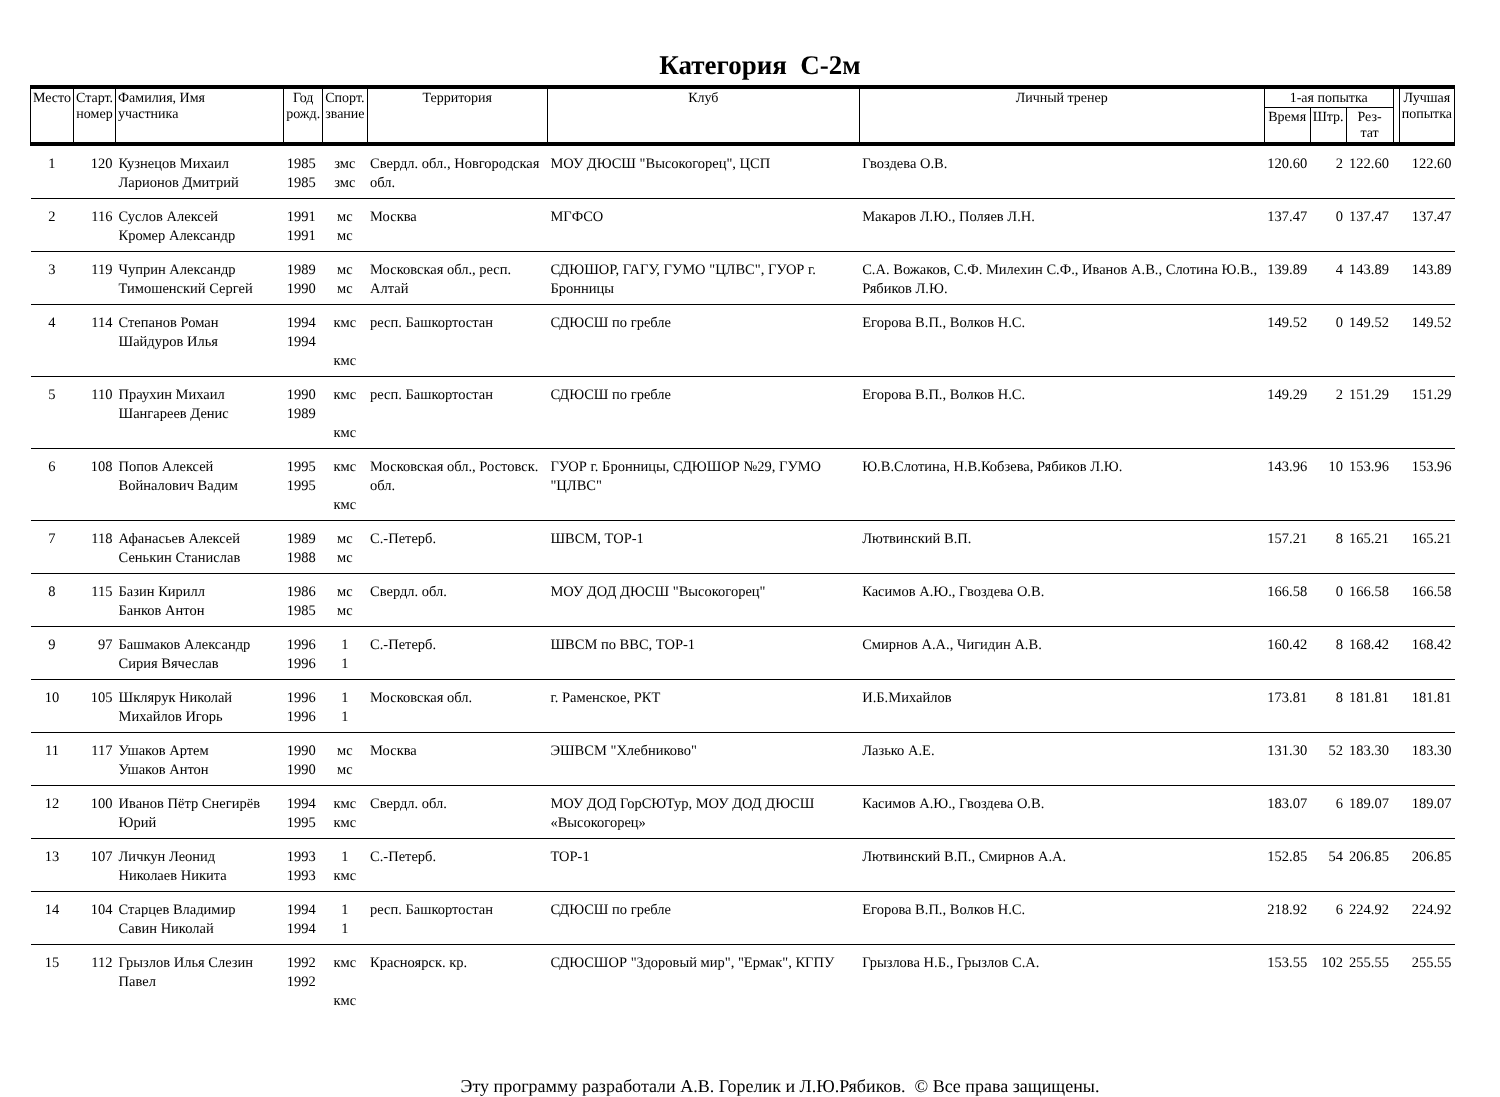Категория С-2м
| Место | Старт. номер | Фамилия, Имя участника | Год рожд. | Спорт. звание | Территория | Клуб | Личный тренер | 1-ая попытка | | | | Лучшая попытка |
| --- | --- | --- | --- | --- | --- | --- | --- | --- | --- | --- | --- | --- |
| | | | | | | | | Время | Штр. | Рез-тат | | |
| 1 | 120 | Кузнецов Михаил Ларионов Дмитрий | 1985 1985 | змс змс | Свердл. обл., Новгородская обл. | МОУ ДЮСШ "Высокогорец", ЦСП | Гвоздева О.В. | 120.60 | 2 | 122.60 | | 122.60 |
| 2 | 116 | Суслов Алексей Кромер Александр | 1991 1991 | мс мс | Москва | МГФСО | Макаров Л.Ю., Поляев Л.Н. | 137.47 | 0 | 137.47 | | 137.47 |
| 3 | 119 | Чуприн Александр Тимошенский Сергей | 1989 1990 | мс мс | Московская обл., респ. Алтай | СДЮШОР, ГАГУ, ГУМО "ЦЛВС", ГУОР г. Бронницы | С.А. Вожаков, С.Ф. Милехин С.Ф., Иванов А.В., Слотина Ю.В., Рябиков Л.Ю. | 139.89 | 4 | 143.89 | | 143.89 |
| 4 | 114 | Степанов Роман Шайдуров Илья | 1994 1994 | кмс кмс | респ. Башкортостан | СДЮСШ по гребле | Егорова В.П., Волков Н.С. | 149.52 | 0 | 149.52 | | 149.52 |
| 5 | 110 | Праухин Михаил Шангареев Денис | 1990 1989 | кмс кмс | респ. Башкортостан | СДЮСШ по гребле | Егорова В.П., Волков Н.С. | 149.29 | 2 | 151.29 | | 151.29 |
| 6 | 108 | Попов Алексей Войналович Вадим | 1995 1995 | кмс кмс | Московская обл., Ростовск. обл. | ГУОР г. Бронницы, СДЮШОР №29, ГУМО "ЦЛВС" | Ю.В.Слотина, Н.В.Кобзева, Рябиков Л.Ю. | 143.96 | 10 | 153.96 | | 153.96 |
| 7 | 118 | Афанасьев Алексей Сенькин Станислав | 1989 1988 | мс мс | С.-Петерб. | ШВСМ, ТОР-1 | Лютвинский В.П. | 157.21 | 8 | 165.21 | | 165.21 |
| 8 | 115 | Базин Кирилл Банков Антон | 1986 1985 | мс мс | Свердл. обл. | МОУ ДОД ДЮСШ "Высокогорец" | Касимов А.Ю., Гвоздева О.В. | 166.58 | 0 | 166.58 | | 166.58 |
| 9 | 97 | Башмаков Александр Сирия Вячеслав | 1996 1996 | 1 1 | С.-Петерб. | ШВСМ по ВВС, ТОР-1 | Смирнов А.А., Чигидин А.В. | 160.42 | 8 | 168.42 | | 168.42 |
| 10 | 105 | Шклярук Николай Михайлов Игорь | 1996 1996 | 1 1 | Московская обл. | г. Раменское, РКТ | И.Б.Михайлов | 173.81 | 8 | 181.81 | | 181.81 |
| 11 | 117 | Ушаков Артем Ушаков Антон | 1990 1990 | мс мс | Москва | ЭШВСМ "Хлебниково" | Лазько А.Е. | 131.30 | 52 | 183.30 | | 183.30 |
| 12 | 100 | Иванов Пётр Снегирёв Юрий | 1994 1995 | кмс кмс | Свердл. обл. | МОУ ДОД ГорСЮТур, МОУ ДОД ДЮСШ «Высокогорец» | Касимов А.Ю., Гвоздева О.В. | 183.07 | 6 | 189.07 | | 189.07 |
| 13 | 107 | Личкун Леонид Николаев Никита | 1993 1993 | 1 кмс | С.-Петерб. | ТОР-1 | Лютвинский В.П., Смирнов А.А. | 152.85 | 54 | 206.85 | | 206.85 |
| 14 | 104 | Старцев Владимир Савин Николай | 1994 1994 | 1 1 | респ. Башкортостан | СДЮСШ по гребле | Егорова В.П., Волков Н.С. | 218.92 | 6 | 224.92 | | 224.92 |
| 15 | 112 | Грызлов Илья Слезин Павел | 1992 1992 | кмс кмс | Красноярск. кр. | СДЮСШОР "Здоровый мир", "Ермак", КГПУ | Грызлова Н.Б., Грызлов С.А. | 153.55 | 102 | 255.55 | | 255.55 |
Эту программу разработали А.В. Горелик и Л.Ю.Рябиков. © Все права защищены.